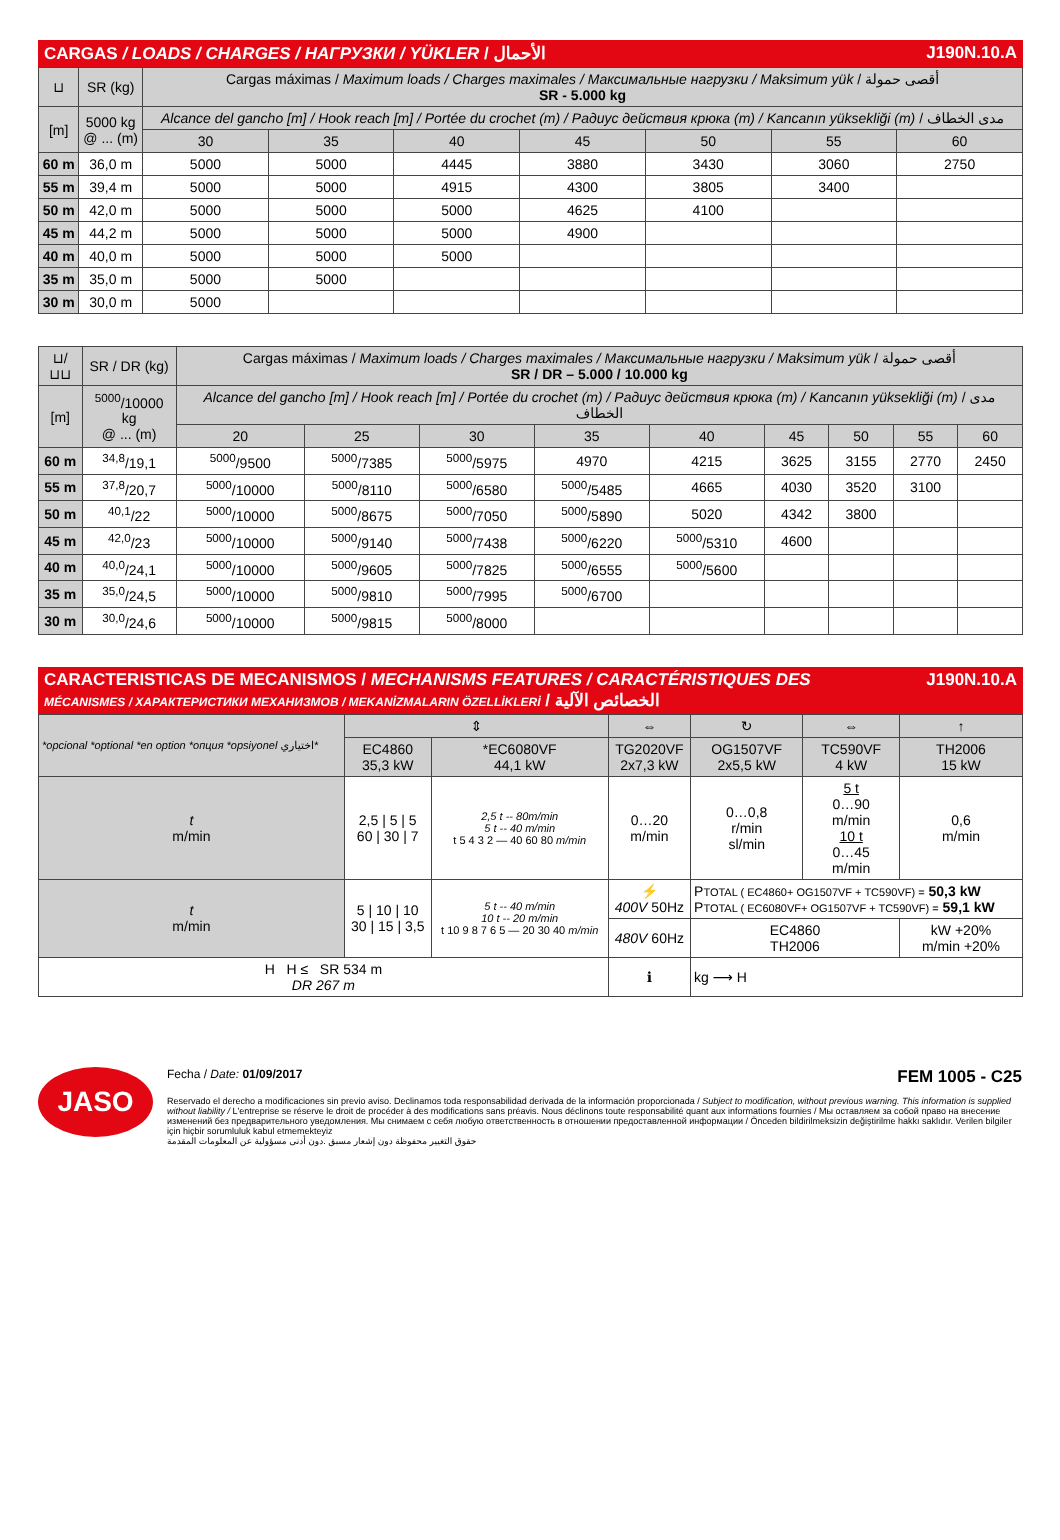CARGAS / LOADS / CHARGES / НАГРУЗКИ / YÜKLER / الأحمال J190N.10.A
| ⊔ | SR (kg) | Cargas máximas / Maximum loads / Charges maximales / Максимальные нагрузки / Maksimum yük / أقصى حمولة SR - 5.000 kg | | | | | | |
| [m] | 5000 kg @ ... (m) | Alcance del gancho [m] / Hook reach [m] / Portée du crochet (m) / Радиус действия крюка (m) / Kancanın yüksekliği (m) / مدى الخطاف | | | | | | |
| | | 30 | 35 | 40 | 45 | 50 | 55 | 60 |
| 60 m | 36,0 m | 5000 | 5000 | 4445 | 3880 | 3430 | 3060 | 2750 |
| 55 m | 39,4 m | 5000 | 5000 | 4915 | 4300 | 3805 | 3400 | |
| 50 m | 42,0 m | 5000 | 5000 | 5000 | 4625 | 4100 | | |
| 45 m | 44,2 m | 5000 | 5000 | 5000 | 4900 | | | |
| 40 m | 40,0 m | 5000 | 5000 | 5000 | | | | |
| 35 m | 35,0 m | 5000 | 5000 | | | | | |
| 30 m | 30,0 m | 5000 | | | | | | |
| ⊔/⊔⊔ | SR / DR (kg) | Cargas máximas / Maximum loads / Charges maximales / Максимальные нагрузки / Maksimum yük / أقصى حمولة SR / DR – 5.000 / 10.000 kg | | | | | | | | |
| [m] | <sup>5000</sup>/10000 kg @ ... (m) | Alcance del gancho [m] / Hook reach [m] / Portée du crochet (m) / Радиус действия крюка (m) / Kancanın yüksekliği (m) / مدى الخطاف | | | | | | | | |
| | | 20 | 25 | 30 | 35 | 40 | 45 | 50 | 55 | 60 |
| 60 m | <sup>34,8</sup>/19,1 | <sup>5000</sup>/9500 | <sup>5000</sup>/7385 | <sup>5000</sup>/5975 | 4970 | 4215 | 3625 | 3155 | 2770 | 2450 |
| 55 m | <sup>37,8</sup>/20,7 | <sup>5000</sup>/10000 | <sup>5000</sup>/8110 | <sup>5000</sup>/6580 | <sup>5000</sup>/5485 | 4665 | 4030 | 3520 | 3100 | |
| 50 m | <sup>40,1</sup>/22 | <sup>5000</sup>/10000 | <sup>5000</sup>/8675 | <sup>5000</sup>/7050 | <sup>5000</sup>/5890 | 5020 | 4342 | 3800 | | |
| 45 m | <sup>42,0</sup>/23 | <sup>5000</sup>/10000 | <sup>5000</sup>/9140 | <sup>5000</sup>/7438 | <sup>5000</sup>/6220 | <sup>5000</sup>/5310 | 4600 | | | |
| 40 m | <sup>40,0</sup>/24,1 | <sup>5000</sup>/10000 | <sup>5000</sup>/9605 | <sup>5000</sup>/7825 | <sup>5000</sup>/6555 | <sup>5000</sup>/5600 | | | | |
| 35 m | <sup>35,0</sup>/24,5 | <sup>5000</sup>/10000 | <sup>5000</sup>/9810 | <sup>5000</sup>/7995 | <sup>5000</sup>/6700 | | | | | |
| 30 m | <sup>30,0</sup>/24,6 | <sup>5000</sup>/10000 | <sup>5000</sup>/9815 | <sup>5000</sup>/8000 | | | | | | |
CARACTERISTICAS DE MECANISMOS / MECHANISMS FEATURES / CARACTÉRISTIQUES DES
MÉCANISMES / ХАРАКТЕРИСТИКИ МЕХАНИЗМОВ / MEKANİZMALARIN ÖZELLİKLERİ / الخصائص الآلية J190N.10.A
| *opcional *optional *en option *опция *opsiyonel اختياري* | ⇕ | | ⇔ | ↻ | ⇔ | ↑ |
| | EC4860 35,3 kW | *EC6080VF 44,1 kW | TG2020VF 2x7,3 kW | OG1507VF 2x5,5 kW | TC590VF 4 kW | TH2006 15 kW |
| t m/min | 2,5 / 5 / 5 60 / 30 / 7 | 2,5 t -- 80m/min 5 t -- 40 m/min t 5 4 3 2 — 40 60 80 m/min | 0…20 m/min | 0…0,8 r/min sl/min | 5 t 0…90 m/min 10 t 0…45 m/min | 0,6 m/min |
| t m/min | 5 / 10 / 10 30 / 15 / 3,5 | 5 t -- 40 m/min 10 t -- 20 m/min t 10 9 8 7 6 5 — 20 30 40 m/min | ⚡ 400V 50Hz | P TOTAL ( EC4860+ OG1507VF + TC590VF) = 50,3 kW P TOTAL ( EC6080VF+ OG1507VF + TC590VF) = 59,1 kW | | |
| | | | 480V 60Hz | EC4860 TH2006 | | kW +20% m/min +20% |
| H H ≤ SR 534 m DR 267 m | | | ℹ | kg ⟶ H | | |
JASO
Fecha / Date: 01/09/2017 FEM 1005 - C25
Reservado el derecho a modificaciones sin previo aviso. Declinamos toda responsabilidad derivada de la información proporcionada / Subject to modification, without previous warning. This information is supplied without liability / L'entreprise se réserve le droit de procéder à des modifications sans préavis. Nous déclinons toute responsabilité quant aux informations fournies / Мы оставляем за собой право на внесение изменений без предварительного уведомления. Мы снимаем с себя любую ответственность в отношении предоставленной информации / Önceden bildirilmeksizin değiştirilme hakkı saklıdır. Verilen bilgiler için hiçbir sorumluluk kabul etmemekteyiz
حقوق التغيير محفوظة دون إشعار مسبق .دون أدنى مسؤولية عن المعلومات المقدمة